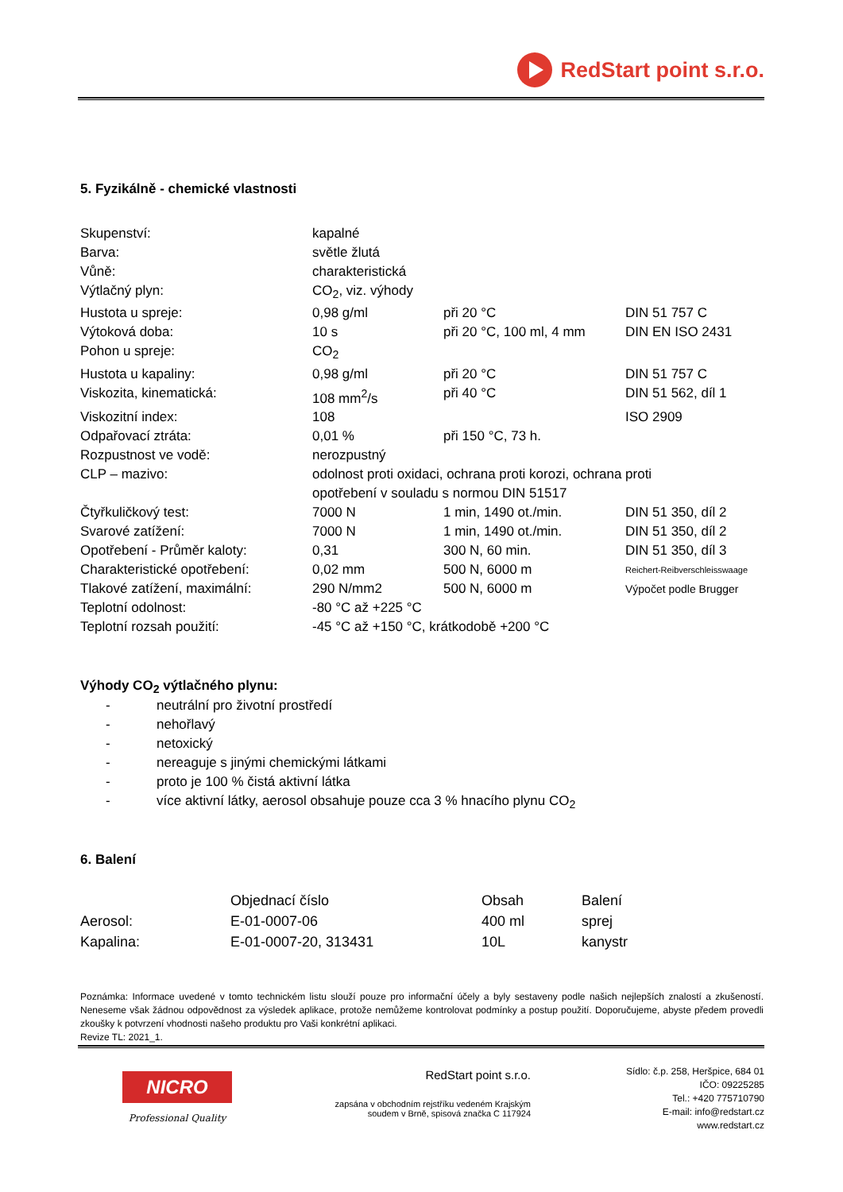RedStart point s.r.o.
5. Fyzikálně - chemické vlastnosti
| Skupenství: | kapalné | | |
| Barva: | světle žlutá | | |
| Vůně: | charakteristická | | |
| Výtlačný plyn: | CO<sub>2</sub>, viz. výhody | | |
| Hustota u spreje: | 0,98 g/ml | při 20 °C | DIN 51 757 C |
| Výtoková doba: | 10 s | při 20 °C, 100 ml, 4 mm | DIN EN ISO 2431 |
| Pohon u spreje: | CO<sub>2</sub> | | |
| Hustota u kapaliny: | 0,98 g/ml | při 20 °C | DIN 51 757 C |
| Viskozita, kinematická: | 108 mm<sup>2</sup>/s | při 40 °C | DIN 51 562, díl 1 |
| Viskozitní index: | 108 | | ISO 2909 |
| Odpařovací ztráta: | 0,01 % | při 150 °C, 73 h. | |
| Rozpustnost ve vodě: | nerozpustný | | |
| CLP – mazivo: | odolnost proti oxidaci, ochrana proti korozi, ochrana proti opotřebení v souladu s normou DIN 51517 | | |
| Čtyřkuličkový test: | 7000 N | 1 min, 1490 ot./min. | DIN 51 350, díl 2 |
| Svarové zatížení: | 7000 N | 1 min, 1490 ot./min. | DIN 51 350, díl 2 |
| Opotřebení - Průměr kaloty: | 0,31 | 300 N, 60 min. | DIN 51 350, díl 3 |
| Charakteristické opotřebení: | 0,02 mm | 500 N, 6000 m | Reichert-Reibverschleisswaage |
| Tlakové zatížení, maximální: | 290 N/mm2 | 500 N, 6000 m | Výpočet podle Brugger |
| Teplotní odolnost: | -80 °C až +225 °C | | |
| Teplotní rozsah použití: | -45 °C až +150 °C, krátkodobě +200 °C | | |
Výhody CO<sub>2</sub> výtlačného plynu:
- neutrální pro životní prostředí
- nehořlavý
- netoxický
- nereaguje s jinými chemickými látkami
- proto je 100 % čistá aktivní látka
- více aktivní látky, aerosol obsahuje pouze cca 3 % hnacího plynu CO<sub>2</sub>
6. Balení
| | Objednací číslo | Obsah | Balení |
| Aerosol: | E-01-0007-06 | 400 ml | sprej |
| Kapalina: | E-01-0007-20, 313431 | 10L | kanystr |
Poznámka: Informace uvedené v tomto technickém listu slouží pouze pro informační účely a byly sestaveny podle našich nejlepších znalostí a zkušeností. Neneseme však žádnou odpovědnost za výsledek aplikace, protože nemůžeme kontrolovat podmínky a postup použití. Doporučujeme, abyste předem provedli zkoušky k potvrzení vhodnosti našeho produktu pro Vaši konkrétní aplikaci.
Revize TL: 2021_1.
NICRO
Professional Quality
RedStart point s.r.o.
zapsána v obchodním rejstříku vedeném Krajským
soudem v Brně, spisová značka C 117924
Sídlo: č.p. 258, Heršpice, 684 01
IČO: 09225285
Tel.: +420 775710790
E-mail: info@redstart.cz
www.redstart.cz